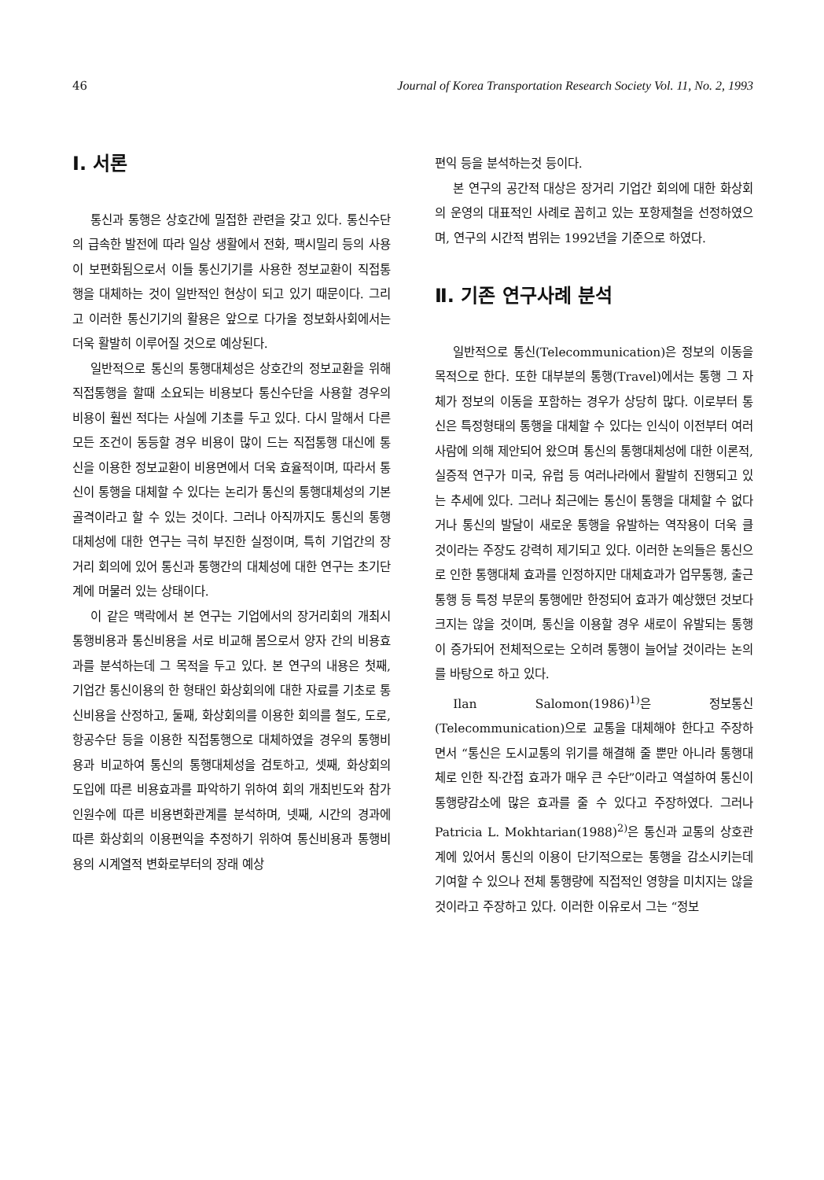46 Journal of Korea Transportation Research Society Vol. 11, No. 2, 1993
Ⅰ. 서론
통신과 통행은 상호간에 밀접한 관련을 갖고 있다. 통신수단의 급속한 발전에 따라 일상 생활에서 전화, 팩시밀리 등의 사용이 보편화됨으로서 이들 통신기기를 사용한 정보교환이 직접통행을 대체하는 것이 일반적인 현상이 되고 있기 때문이다. 그리고 이러한 통신기기의 활용은 앞으로 다가올 정보화사회에서는 더욱 활발히 이루어질 것으로 예상된다.
일반적으로 통신의 통행대체성은 상호간의 정보교환을 위해 직접통행을 할때 소요되는 비용보다 통신수단을 사용할 경우의 비용이 훨씬 적다는 사실에 기초를 두고 있다. 다시 말해서 다른 모든 조건이 동등할 경우 비용이 많이 드는 직접통행 대신에 통신을 이용한 정보교환이 비용면에서 더욱 효율적이며, 따라서 통신이 통행을 대체할 수 있다는 논리가 통신의 통행대체성의 기본골격이라고 할 수 있는 것이다. 그러나 아직까지도 통신의 통행대체성에 대한 연구는 극히 부진한 실정이며, 특히 기업간의 장거리 회의에 있어 통신과 통행간의 대체성에 대한 연구는 초기단계에 머물러 있는 상태이다.
이 같은 맥락에서 본 연구는 기업에서의 장거리회의 개최시 통행비용과 통신비용을 서로 비교해 봄으로서 양자 간의 비용효과를 분석하는데 그 목적을 두고 있다. 본 연구의 내용은 첫째, 기업간 통신이용의 한 형태인 화상회의에 대한 자료를 기초로 통신비용을 산정하고, 둘째, 화상회의를 이용한 회의를 철도, 도로, 항공수단 등을 이용한 직접통행으로 대체하였을 경우의 통행비용과 비교하여 통신의 통행대체성을 검토하고, 셋째, 화상회의 도입에 따른 비용효과를 파악하기 위하여 회의 개최빈도와 참가인원수에 따른 비용변화관계를 분석하며, 넷째, 시간의 경과에 따른 화상회의 이용편익을 추정하기 위하여 통신비용과 통행비용의 시계열적 변화로부터의 장래 예상
편익 등을 분석하는것 등이다.
본 연구의 공간적 대상은 장거리 기업간 회의에 대한 화상회의 운영의 대표적인 사례로 꼽히고 있는 포항제철을 선정하였으며, 연구의 시간적 범위는 1992년을 기준으로 하였다.
Ⅱ. 기존 연구사례 분석
일반적으로 통신(Telecommunication)은 정보의 이동을 목적으로 한다. 또한 대부분의 통행(Travel)에서는 통행 그 자체가 정보의 이동을 포함하는 경우가 상당히 많다. 이로부터 통신은 특정형태의 통행을 대체할 수 있다는 인식이 이전부터 여러 사람에 의해 제안되어 왔으며 통신의 통행대체성에 대한 이론적, 실증적 연구가 미국, 유럽 등 여러나라에서 활발히 진행되고 있는 추세에 있다. 그러나 최근에는 통신이 통행을 대체할 수 없다거나 통신의 발달이 새로운 통행을 유발하는 역작용이 더욱 클 것이라는 주장도 강력히 제기되고 있다. 이러한 논의들은 통신으로 인한 통행대체 효과를 인정하지만 대체효과가 업무통행, 출근통행 등 특정 부문의 통행에만 한정되어 효과가 예상했던 것보다 크지는 않을 것이며, 통신을 이용할 경우 새로이 유발되는 통행이 증가되어 전체적으로는 오히려 통행이 늘어날 것이라는 논의를 바탕으로 하고 있다.
Ilan Salomon(1986)<sup>1)</sup>은 정보통신(Telecommunication)으로 교통을 대체해야 한다고 주장하면서 “통신은 도시교통의 위기를 해결해 줄 뿐만 아니라 통행대체로 인한 직·간접 효과가 매우 큰 수단”이라고 역설하여 통신이 통행량감소에 많은 효과를 줄 수 있다고 주장하였다. 그러나 Patricia L. Mokhtarian(1988)<sup>2)</sup>은 통신과 교통의 상호관계에 있어서 통신의 이용이 단기적으로는 통행을 감소시키는데 기여할 수 있으나 전체 통행량에 직접적인 영향을 미치지는 않을 것이라고 주장하고 있다. 이러한 이유로서 그는 “정보